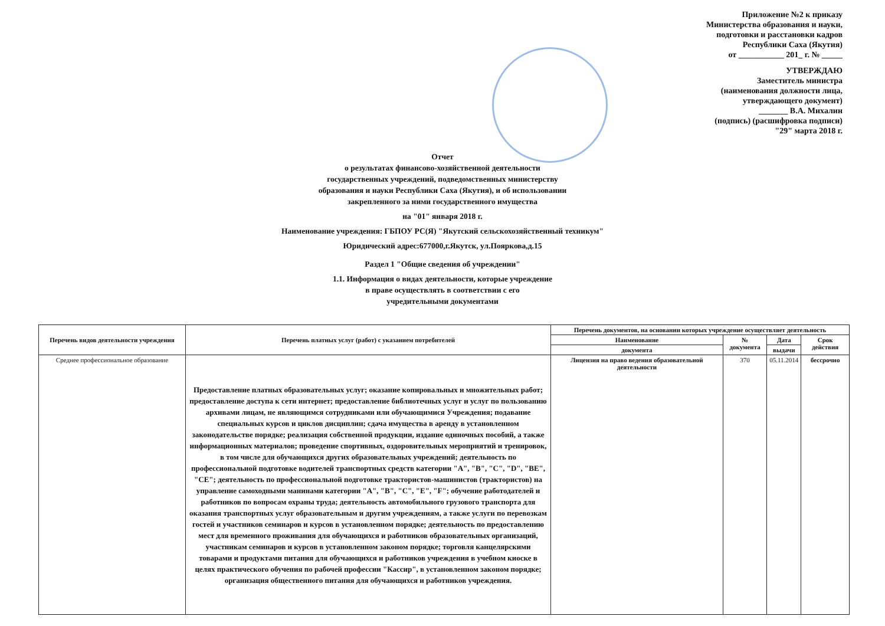Приложение №2 к приказу
Министерства образования и науки,
подготовки и расстановки кадров
Республики Саха (Якутия)
от ___________ 201_ г. № _____
УТВЕРЖДАЮ
Заместитель министра
(наименования должности лица,
утверждающего документ)
_______ В.А. Михалин
(подпись) (расшифровка подписи)
"29" марта 2018 г.
Отчет
о результатах финансово-хозяйственной деятельности
государственных учреждений, подведомственных министерству
образования и науки Республики Саха (Якутия), и об использовании
закрепленного за ними государственного имущества
на "01" января 2018 г.
Наименование учреждения: ГБПОУ РС(Я) "Якутский сельскохозяйственный техникум"
Юридический адрес:677000,г.Якутск, ул.Пояркова,д.15
Раздел 1 "Общие сведения об учреждении"
1.1. Информация о видах деятельности, которые учреждение
в праве осуществлять в соответствии с его
учредительными документами
| Перечень видов деятельности учреждения | Перечень платных услуг (работ) с указанием потребителей | Перечень документов, на основании которых учреждение осуществляет деятельность | | | |
| --- | --- | --- | --- | --- | --- |
| | | Наименование | № документа | Дата | Срок действия |
| | | документа | | выдачи | |
| Среднее профессиональное образование | Предоставление платных образовательных услуг; оказание копировальных и множительных работ; предоставление доступа к сети интернет; предоставление библиотечных услуг и услуг по пользованию архивами лицам, не являющимся сотрудниками или обучающимися Учреждения; подавание специальных курсов и циклов дисциплин; сдача имущества в аренду в установленном законодательстве порядке; реализация собственной продукции, издание одиночных пособий, а также информационных материалов; проведение спортивных, оздоровительных мероприятий и тренировок, в том числе для обучающихся других образовательных учреждений; деятельность по профессиональной подготовке водителей транспортных средств категории "A", "B", "C", "D", "BE", "CE"; деятельность по профессиональной подготовке трактористов-машинистов (трактористов) на управление самоходными манинами категории "A", "B", "C", "E", "F"; обучение работодателей и работников по вопросам охраны труда; деятельность автомобильного грузового транспорта для оказания транспортных услуг образовательным и другим учреждениям, а также услуги по перевозкам гостей и участников семинаров и курсов в установленном порядке; деятельность по предоставлению мест для временного проживания для обучающихся и работников образовательных организаций, участникам семинаров и курсов в установленном законом порядке; торговля канцелярскими товарами и продуктами питания для обучающихся и работников учреждения в учебном киоске в целях практического обучения по рабочей профессии "Кассир", в установленном законом порядке; организация общественного питания для обучающихся и работников учреждения. | Лицензия на право ведения образовательной деятельности | 370 | 05.11.2014 | бессрочно |